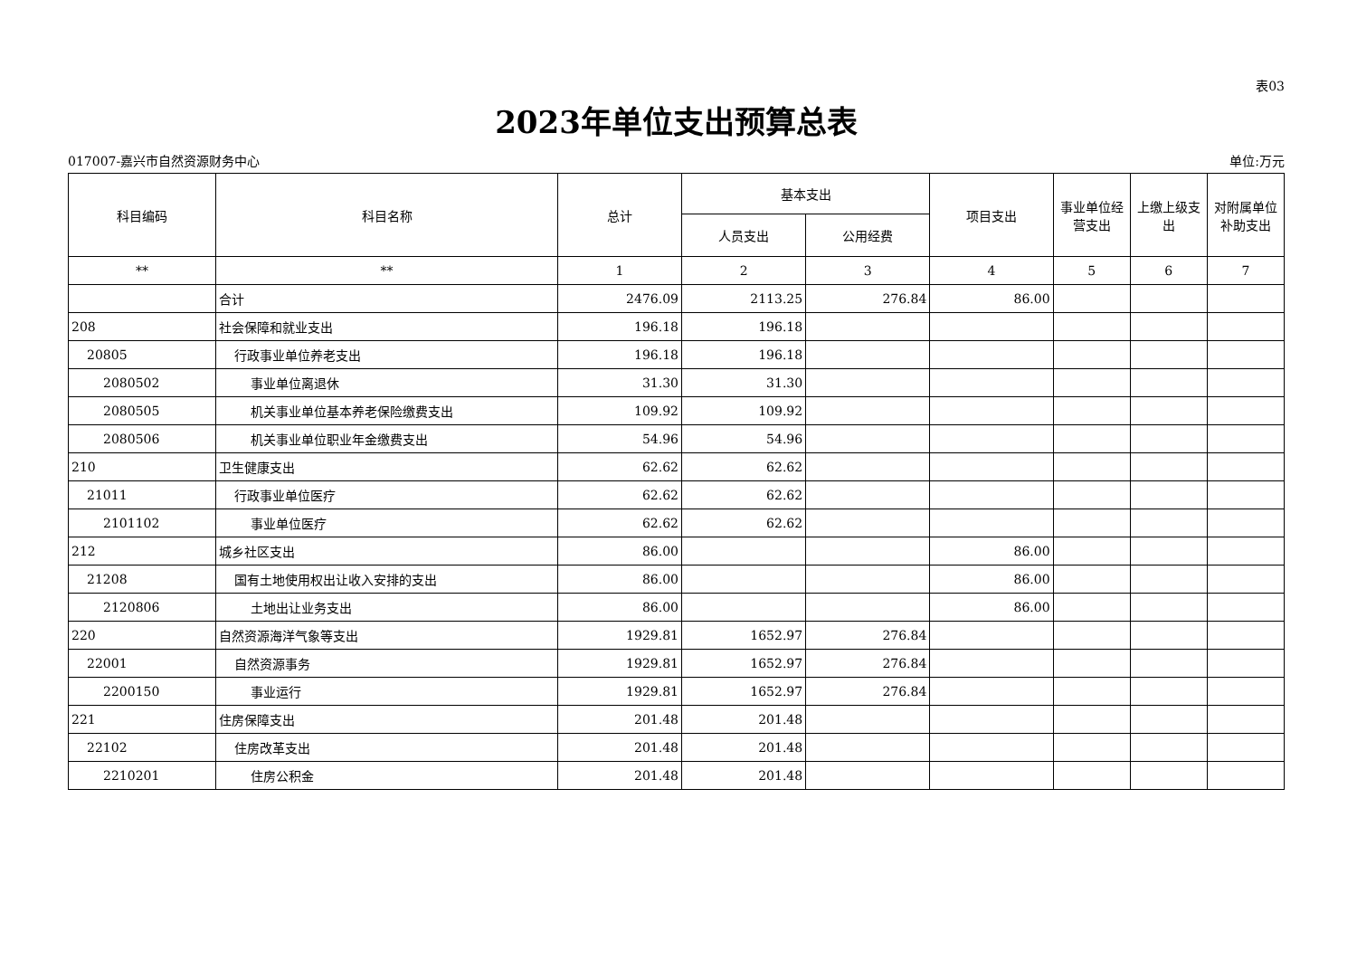表03
2023年单位支出预算总表
017007-嘉兴市自然资源财务中心 单位:万元
| 科目编码 | 科目名称 | 总计 | 基本支出 | | 项目支出 | 事业单位经营支出 | 上缴上级支出 | 对附属单位补助支出 |
| --- | --- | --- | --- | --- | --- | --- | --- | --- |
| | | | 人员支出 | 公用经费 | | | | |
| ** | ** | 1 | 2 | 3 | 4 | 5 | 6 | 7 |
| | 合计 | 2476.09 | 2113.25 | 276.84 | 86.00 | | | |
| 208 | 社会保障和就业支出 | 196.18 | 196.18 | | | | | |
| 20805 | 行政事业单位养老支出 | 196.18 | 196.18 | | | | | |
| 2080502 | 事业单位离退休 | 31.30 | 31.30 | | | | | |
| 2080505 | 机关事业单位基本养老保险缴费支出 | 109.92 | 109.92 | | | | | |
| 2080506 | 机关事业单位职业年金缴费支出 | 54.96 | 54.96 | | | | | |
| 210 | 卫生健康支出 | 62.62 | 62.62 | | | | | |
| 21011 | 行政事业单位医疗 | 62.62 | 62.62 | | | | | |
| 2101102 | 事业单位医疗 | 62.62 | 62.62 | | | | | |
| 212 | 城乡社区支出 | 86.00 | | | 86.00 | | | |
| 21208 | 国有土地使用权出让收入安排的支出 | 86.00 | | | 86.00 | | | |
| 2120806 | 土地出让业务支出 | 86.00 | | | 86.00 | | | |
| 220 | 自然资源海洋气象等支出 | 1929.81 | 1652.97 | 276.84 | | | | |
| 22001 | 自然资源事务 | 1929.81 | 1652.97 | 276.84 | | | | |
| 2200150 | 事业运行 | 1929.81 | 1652.97 | 276.84 | | | | |
| 221 | 住房保障支出 | 201.48 | 201.48 | | | | | |
| 22102 | 住房改革支出 | 201.48 | 201.48 | | | | | |
| 2210201 | 住房公积金 | 201.48 | 201.48 | | | | | |